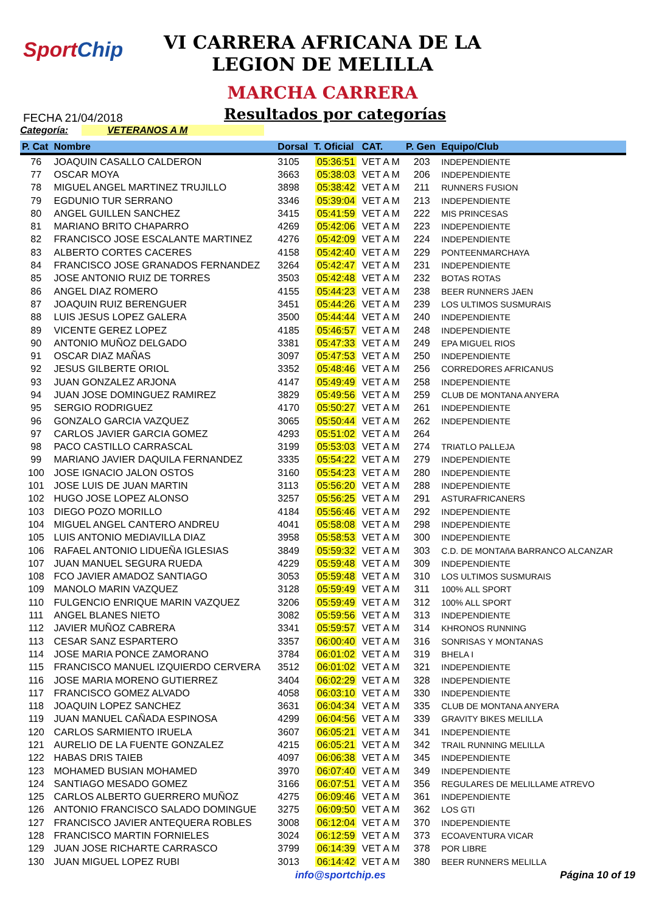SportChip
VI CARRERA AFRICANA DE LA
LEGION DE MELILLA
MARCHA CARRERA
FECHA 21/04/2018
Resultados por categorías
Categoría: VETERANOS A M
| P. Cat | Nombre | Dorsal | T. Oficial | CAT. | P. Gen | Equipo/Club |
| --- | --- | --- | --- | --- | --- | --- |
| 76 | JOAQUIN CASALLO CALDERON | 3105 | 05:36:51 | VET A M | 203 | INDEPENDIENTE |
| 77 | OSCAR MOYA | 3663 | 05:38:03 | VET A M | 206 | INDEPENDIENTE |
| 78 | MIGUEL ANGEL MARTINEZ TRUJILLO | 3898 | 05:38:42 | VET A M | 211 | RUNNERS FUSION |
| 79 | EGDUNIO TUR SERRANO | 3346 | 05:39:04 | VET A M | 213 | INDEPENDIENTE |
| 80 | ANGEL GUILLEN SANCHEZ | 3415 | 05:41:59 | VET A M | 222 | MIS PRINCESAS |
| 81 | MARIANO BRITO CHAPARRO | 4269 | 05:42:06 | VET A M | 223 | INDEPENDIENTE |
| 82 | FRANCISCO JOSE ESCALANTE MARTINEZ | 4276 | 05:42:09 | VET A M | 224 | INDEPENDIENTE |
| 83 | ALBERTO CORTES CACERES | 4158 | 05:42:40 | VET A M | 229 | PONTEENMARCHAYA |
| 84 | FRANCISCO JOSE GRANADOS FERNANDEZ | 3264 | 05:42:47 | VET A M | 231 | INDEPENDIENTE |
| 85 | JOSE ANTONIO RUIZ DE TORRES | 3503 | 05:42:48 | VET A M | 232 | BOTAS ROTAS |
| 86 | ANGEL DIAZ ROMERO | 4155 | 05:44:23 | VET A M | 238 | BEER RUNNERS JAEN |
| 87 | JOAQUIN RUIZ BERENGUER | 3451 | 05:44:26 | VET A M | 239 | LOS ULTIMOS SUSMURAIS |
| 88 | LUIS JESUS LOPEZ GALERA | 3500 | 05:44:44 | VET A M | 240 | INDEPENDIENTE |
| 89 | VICENTE GEREZ LOPEZ | 4185 | 05:46:57 | VET A M | 248 | INDEPENDIENTE |
| 90 | ANTONIO MUÑOZ DELGADO | 3381 | 05:47:33 | VET A M | 249 | EPA MIGUEL RIOS |
| 91 | OSCAR DIAZ MAÑAS | 3097 | 05:47:53 | VET A M | 250 | INDEPENDIENTE |
| 92 | JESUS GILBERTE ORIOL | 3352 | 05:48:46 | VET A M | 256 | CORREDORES AFRICANUS |
| 93 | JUAN GONZALEZ ARJONA | 4147 | 05:49:49 | VET A M | 258 | INDEPENDIENTE |
| 94 | JUAN JOSE DOMINGUEZ RAMIREZ | 3829 | 05:49:56 | VET A M | 259 | CLUB DE MONTANA ANYERA |
| 95 | SERGIO RODRIGUEZ | 4170 | 05:50:27 | VET A M | 261 | INDEPENDIENTE |
| 96 | GONZALO GARCIA VAZQUEZ | 3065 | 05:50:44 | VET A M | 262 | INDEPENDIENTE |
| 97 | CARLOS JAVIER GARCIA GOMEZ | 4293 | 05:51:02 | VET A M | 264 | |
| 98 | PACO CASTILLO CARRASCAL | 3199 | 05:53:03 | VET A M | 274 | TRIATLO PALLEJA |
| 99 | MARIANO JAVIER DAQUILA FERNANDEZ | 3335 | 05:54:22 | VET A M | 279 | INDEPENDIENTE |
| 100 | JOSE IGNACIO JALON OSTOS | 3160 | 05:54:23 | VET A M | 280 | INDEPENDIENTE |
| 101 | JOSE LUIS DE JUAN MARTIN | 3113 | 05:56:20 | VET A M | 288 | INDEPENDIENTE |
| 102 | HUGO JOSE LOPEZ ALONSO | 3257 | 05:56:25 | VET A M | 291 | ASTURAFRICANERS |
| 103 | DIEGO POZO MORILLO | 4184 | 05:56:46 | VET A M | 292 | INDEPENDIENTE |
| 104 | MIGUEL ANGEL CANTERO ANDREU | 4041 | 05:58:08 | VET A M | 298 | INDEPENDIENTE |
| 105 | LUIS ANTONIO MEDIAVILLA DIAZ | 3958 | 05:58:53 | VET A M | 300 | INDEPENDIENTE |
| 106 | RAFAEL ANTONIO LIDUEÑA IGLESIAS | 3849 | 05:59:32 | VET A M | 303 | C.D. DE MONTAñA BARRANCO ALCANZAR |
| 107 | JUAN MANUEL SEGURA RUEDA | 4229 | 05:59:48 | VET A M | 309 | INDEPENDIENTE |
| 108 | FCO JAVIER AMADOZ SANTIAGO | 3053 | 05:59:48 | VET A M | 310 | LOS ULTIMOS SUSMURAIS |
| 109 | MANOLO MARIN VAZQUEZ | 3128 | 05:59:49 | VET A M | 311 | 100% ALL SPORT |
| 110 | FULGENCIO ENRIQUE MARIN VAZQUEZ | 3206 | 05:59:49 | VET A M | 312 | 100% ALL SPORT |
| 111 | ANGEL BLANES NIETO | 3082 | 05:59:56 | VET A M | 313 | INDEPENDIENTE |
| 112 | JAVIER MUÑOZ CABRERA | 3341 | 05:59:57 | VET A M | 314 | KHRONOS RUNNING |
| 113 | CESAR SANZ ESPARTERO | 3357 | 06:00:40 | VET A M | 316 | SONRISAS Y MONTANAS |
| 114 | JOSE MARIA PONCE ZAMORANO | 3784 | 06:01:02 | VET A M | 319 | BHELA I |
| 115 | FRANCISCO MANUEL IZQUIERDO CERVERA | 3512 | 06:01:02 | VET A M | 321 | INDEPENDIENTE |
| 116 | JOSE MARIA MORENO GUTIERREZ | 3404 | 06:02:29 | VET A M | 328 | INDEPENDIENTE |
| 117 | FRANCISCO GOMEZ ALVADO | 4058 | 06:03:10 | VET A M | 330 | INDEPENDIENTE |
| 118 | JOAQUIN LOPEZ SANCHEZ | 3631 | 06:04:34 | VET A M | 335 | CLUB DE MONTANA ANYERA |
| 119 | JUAN MANUEL CAÑADA ESPINOSA | 4299 | 06:04:56 | VET A M | 339 | GRAVITY BIKES MELILLA |
| 120 | CARLOS SARMIENTO IRUELA | 3607 | 06:05:21 | VET A M | 341 | INDEPENDIENTE |
| 121 | AURELIO DE LA FUENTE GONZALEZ | 4215 | 06:05:21 | VET A M | 342 | TRAIL RUNNING MELILLA |
| 122 | HABAS DRIS TAIEB | 4097 | 06:06:38 | VET A M | 345 | INDEPENDIENTE |
| 123 | MOHAMED BUSIAN MOHAMED | 3970 | 06:07:40 | VET A M | 349 | INDEPENDIENTE |
| 124 | SANTIAGO MESADO GOMEZ | 3166 | 06:07:51 | VET A M | 356 | REGULARES DE MELILLAME ATREVO |
| 125 | CARLOS ALBERTO GUERRERO MUÑOZ | 4275 | 06:09:46 | VET A M | 361 | INDEPENDIENTE |
| 126 | ANTONIO FRANCISCO SALADO DOMINGUE | 3275 | 06:09:50 | VET A M | 362 | LOS GTI |
| 127 | FRANCISCO JAVIER ANTEQUERA ROBLES | 3008 | 06:12:04 | VET A M | 370 | INDEPENDIENTE |
| 128 | FRANCISCO MARTIN FORNIELES | 3024 | 06:12:59 | VET A M | 373 | ECOAVENTURA VICAR |
| 129 | JUAN JOSE RICHARTE CARRASCO | 3799 | 06:14:39 | VET A M | 378 | POR LIBRE |
| 130 | JUAN MIGUEL LOPEZ RUBI | 3013 | 06:14:42 | VET A M | 380 | BEER RUNNERS MELILLA |
info@sportchip.es Página 10 of 19